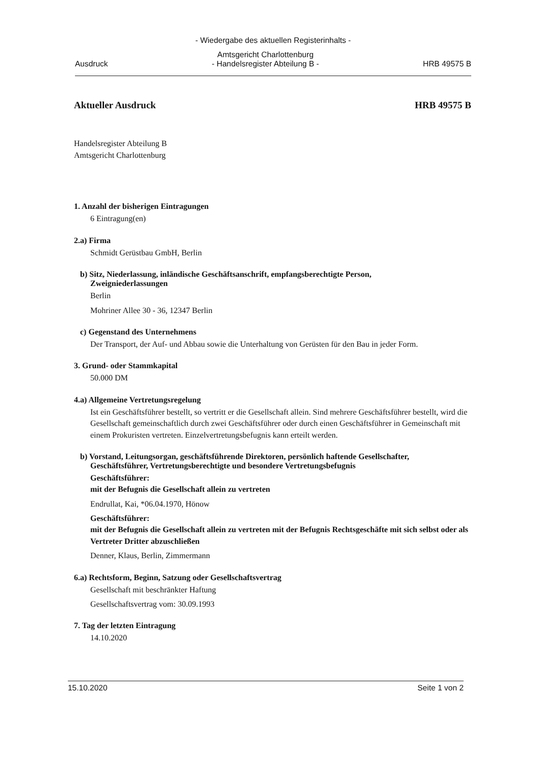- Wiedergabe des aktuellen Registerinhalts -
Ausdruck Amtsgericht Charlottenburg
- Handelsregister Abteilung B - HRB 49575 B
Aktueller Ausdruck HRB 49575 B
Handelsregister Abteilung B
Amtsgericht Charlottenburg
1. Anzahl der bisherigen Eintragungen
6 Eintragung(en)
2.a) Firma
Schmidt Gerüstbau GmbH, Berlin
b) Sitz, Niederlassung, inländische Geschäftsanschrift, empfangsberechtigte Person,
Zweigniederlassungen
Berlin
Mohriner Allee 30 - 36, 12347 Berlin
c) Gegenstand des Unternehmens
Der Transport, der Auf- und Abbau sowie die Unterhaltung von Gerüsten für den Bau in jeder Form.
3. Grund- oder Stammkapital
50.000 DM
4.a) Allgemeine Vertretungsregelung
Ist ein Geschäftsführer bestellt, so vertritt er die Gesellschaft allein. Sind mehrere Geschäftsführer bestellt, wird die Gesellschaft gemeinschaftlich durch zwei Geschäftsführer oder durch einen Geschäftsführer in Gemeinschaft mit einem Prokuristen vertreten. Einzelvertretungsbefugnis kann erteilt werden.
b) Vorstand, Leitungsorgan, geschäftsführende Direktoren, persönlich haftende Gesellschafter,
Geschäftsführer, Vertretungsberechtigte und besondere Vertretungsbefugnis
Geschäftsführer:
mit der Befugnis die Gesellschaft allein zu vertreten
Endrullat, Kai, *06.04.1970, Hönow
Geschäftsführer:
mit der Befugnis die Gesellschaft allein zu vertreten mit der Befugnis Rechtsgeschäfte mit sich selbst oder als Vertreter Dritter abzuschließen
Denner, Klaus, Berlin, Zimmermann
6.a) Rechtsform, Beginn, Satzung oder Gesellschaftsvertrag
Gesellschaft mit beschränkter Haftung
Gesellschaftsvertrag vom: 30.09.1993
7. Tag der letzten Eintragung
14.10.2020
15.10.2020 Seite 1 von 2